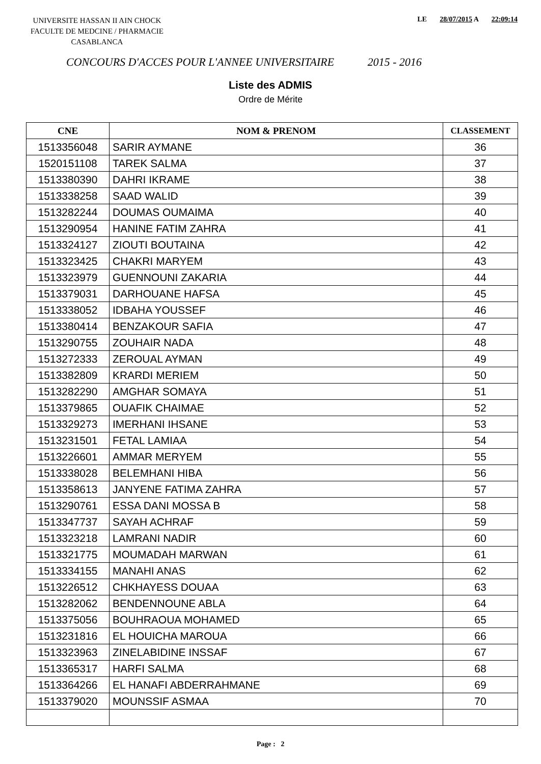UNIVERSITE HASSAN II AIN CHOCK
FACULTE DE MEDCINE / PHARMACIE
CASABLANCA
LE 28/07/2015 A 22:09:14
CONCOURS D'ACCES POUR L'ANNEE UNIVERSITAIRE 2015 - 2016
Liste des ADMIS
Ordre de Mérite
| CNE | NOM & PRENOM | CLASSEMENT |
| --- | --- | --- |
| 1513356048 | SARIR AYMANE | 36 |
| 1520151108 | TAREK SALMA | 37 |
| 1513380390 | DAHRI IKRAME | 38 |
| 1513338258 | SAAD WALID | 39 |
| 1513282244 | DOUMAS OUMAIMA | 40 |
| 1513290954 | HANINE FATIM ZAHRA | 41 |
| 1513324127 | ZIOUTI BOUTAINA | 42 |
| 1513323425 | CHAKRI MARYEM | 43 |
| 1513323979 | GUENNOUNI ZAKARIA | 44 |
| 1513379031 | DARHOUANE HAFSA | 45 |
| 1513338052 | IDBAHA YOUSSEF | 46 |
| 1513380414 | BENZAKOUR SAFIA | 47 |
| 1513290755 | ZOUHAIR NADA | 48 |
| 1513272333 | ZEROUAL AYMAN | 49 |
| 1513382809 | KRARDI MERIEM | 50 |
| 1513282290 | AMGHAR SOMAYA | 51 |
| 1513379865 | OUAFIK CHAIMAE | 52 |
| 1513329273 | IMERHANI IHSANE | 53 |
| 1513231501 | FETAL LAMIAA | 54 |
| 1513226601 | AMMAR MERYEM | 55 |
| 1513338028 | BELEMHANI HIBA | 56 |
| 1513358613 | JANYENE FATIMA ZAHRA | 57 |
| 1513290761 | ESSA DANI MOSSA B | 58 |
| 1513347737 | SAYAH ACHRAF | 59 |
| 1513323218 | LAMRANI NADIR | 60 |
| 1513321775 | MOUMADAH MARWAN | 61 |
| 1513334155 | MANAHI ANAS | 62 |
| 1513226512 | CHKHAYESS DOUAA | 63 |
| 1513282062 | BENDENNOUNE ABLA | 64 |
| 1513375056 | BOUHRAOUA MOHAMED | 65 |
| 1513231816 | EL HOUICHA MAROUA | 66 |
| 1513323963 | ZINELABIDINE INSSAF | 67 |
| 1513365317 | HARFI SALMA | 68 |
| 1513364266 | EL HANAFI ABDERRAHMANE | 69 |
| 1513379020 | MOUNSSIF ASMAA | 70 |
Page : 2